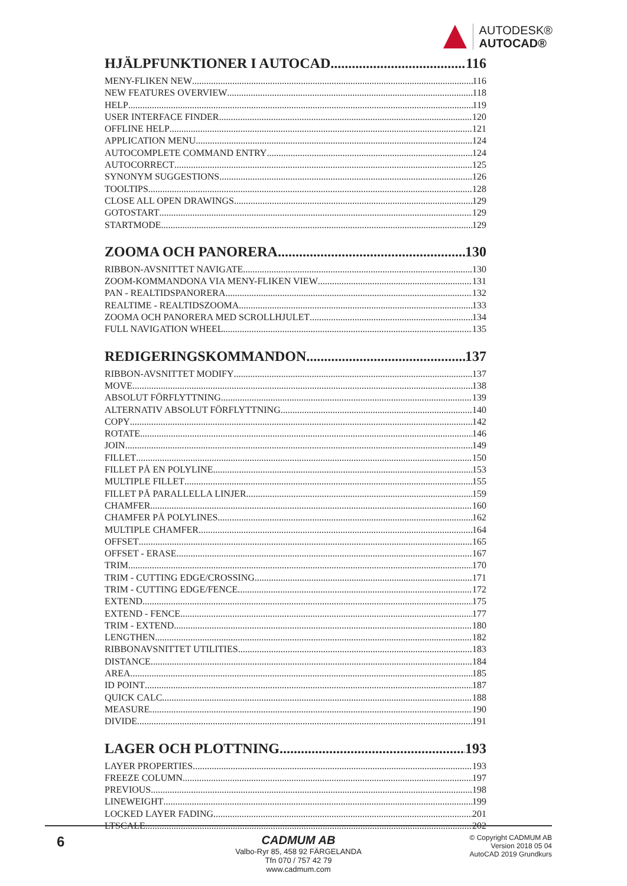AUTODESK®
AUTOCAD®
HJÄLPFUNKTIONER I AUTOCAD 116
MENY-FLIKEN NEW 116
NEW FEATURES OVERVIEW 118
HELP 119
USER INTERFACE FINDER 120
OFFLINE HELP 121
APPLICATION MENU 124
AUTOCOMPLETE COMMAND ENTRY 124
AUTOCORRECT 125
SYNONYM SUGGESTIONS 126
TOOLTIPS 128
CLOSE ALL OPEN DRAWINGS 129
GOTOSTART 129
STARTMODE 129
ZOOMA OCH PANORERA 130
RIBBON-AVSNITTET NAVIGATE 130
ZOOM-KOMMANDONA VIA MENY-FLIKEN VIEW 131
PAN - REALTIDSPANORERA 132
REALTIME - REALTIDSZOOMA 133
ZOOMA OCH PANORERA MED SCROLLHJULET 134
FULL NAVIGATION WHEEL 135
REDIGERINGSKOMMANDON 137
RIBBON-AVSNITTET MODIFY 137
MOVE 138
ABSOLUT FÖRFLYTTNING 139
ALTERNATIV ABSOLUT FÖRFLYTTNING 140
COPY 142
ROTATE 146
JOIN 149
FILLET 150
FILLET PÅ EN POLYLINE 153
MULTIPLE FILLET 155
FILLET PÅ PARALLELLA LINJER 159
CHAMFER 160
CHAMFER PÅ POLYLINES 162
MULTIPLE CHAMFER 164
OFFSET 165
OFFSET - ERASE 167
TRIM 170
TRIM - CUTTING EDGE/CROSSING 171
TRIM - CUTTING EDGE/FENCE 172
EXTEND 175
EXTEND - FENCE 177
TRIM - EXTEND 180
LENGTHEN 182
RIBBONAVSNITTET UTILITIES 183
DISTANCE 184
AREA 185
ID POINT 187
QUICK CALC 188
MEASURE 190
DIVIDE 191
LAGER OCH PLOTTNING 193
LAYER PROPERTIES 193
FREEZE COLUMN 197
PREVIOUS 198
LINEWEIGHT 199
LOCKED LAYER FADING 201
LTSCALE 202
6
CADMUM AB
Valbo-Ryr 85, 458 92 FÄRGELANDA
Tfn 070 / 757 42 79
www.cadmum.com
© Copyright CADMUM AB
Version 2018 05 04
AutoCAD 2019 Grundkurs